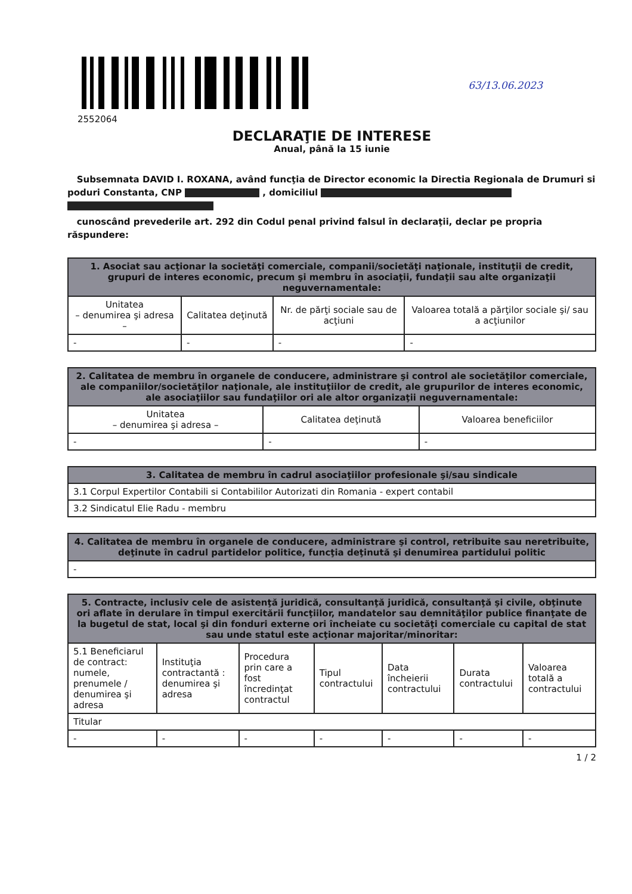2552064
63/13.06.2023
DECLARAŢIE DE INTERESE
Anual, până la 15 iunie
Subsemnata DAVID I. ROXANA, având funcţia de Director economic la Directia Regionala de Drumuri si poduri Constanta, CNP , domiciliul
cunoscând prevederile art. 292 din Codul penal privind falsul în declaraţii, declar pe propria răspundere:
| 1. Asociat sau acţionar la societăţi comerciale, companii/societăţi naţionale, instituţii de credit, grupuri de interes economic, precum şi membru în asociaţii, fundaţii sau alte organizaţii neguvernamentale: | | | |
| --- | --- | --- | --- |
| Unitatea – denumirea şi adresa – | Calitatea deţinută | Nr. de părţi sociale sau de acţiuni | Valoarea totală a părţilor sociale şi/ sau a acţiunilor |
| - | - | - | - |
| 2. Calitatea de membru în organele de conducere, administrare şi control ale societăţilor comerciale, ale companiilor/societăţilor naţionale, ale instituţiilor de credit, ale grupurilor de interes economic, ale asociaţiilor sau fundaţiilor ori ale altor organizaţii neguvernamentale: | | |
| --- | --- | --- |
| Unitatea – denumirea şi adresa – | Calitatea deţinută | Valoarea beneficiilor |
| - | - | - |
| 3. Calitatea de membru în cadrul asociaţiilor profesionale şi/sau sindicale |
| --- |
| 3.1 Corpul Expertilor Contabili si Contabililor Autorizati din Romania - expert contabil |
| 3.2 Sindicatul Elie Radu - membru |
| 4. Calitatea de membru în organele de conducere, administrare şi control, retribuite sau neretribuite, deţinute în cadrul partidelor politice, funcţia deţinută şi denumirea partidului politic |
| --- |
| - |
| 5. Contracte, inclusiv cele de asistenţă juridică, consultanţă juridică, consultanţă şi civile, obţinute ori aflate în derulare în timpul exercitării funcţiilor, mandatelor sau demnităţilor publice finanţate de la bugetul de stat, local şi din fonduri externe ori încheiate cu societăţi comerciale cu capital de stat sau unde statul este acţionar majoritar/minoritar: | | | | | | |
| --- | --- | --- | --- | --- | --- | --- |
| 5.1 Beneficiarul de contract: numele, prenumele / denumirea şi adresa | Instituţia contractantă : denumirea şi adresa | Procedura prin care a fost încredinţat contractul | Tipul contractului | Data încheierii contractului | Durata contractului | Valoarea totală a contractului |
| Titular | | | | | | |
| - | - | - | - | - | - | - |
1 / 2